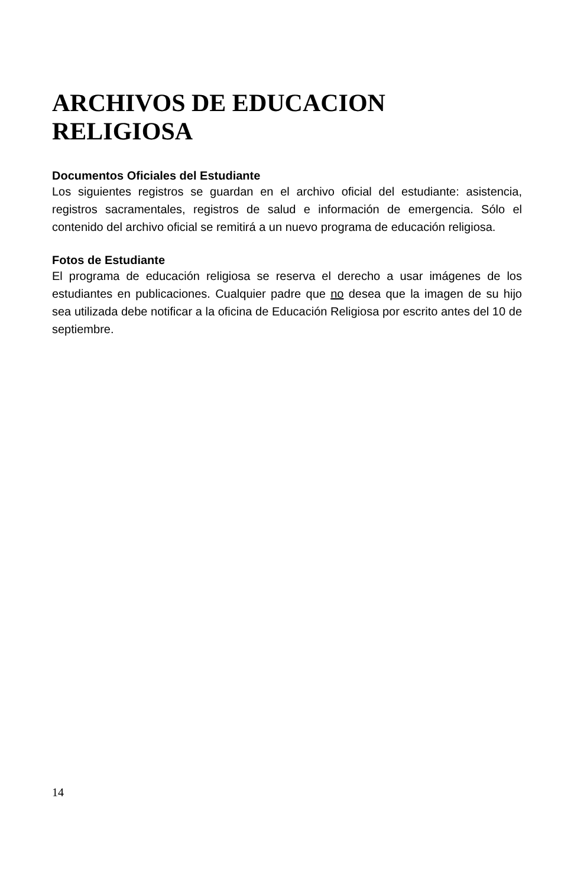ARCHIVOS DE EDUCACION RELIGIOSA
Documentos Oficiales del Estudiante
Los siguientes registros se guardan en el archivo oficial del estudiante: asistencia, registros sacramentales, registros de salud e información de emergencia. Sólo el contenido del archivo oficial se remitirá a un nuevo programa de educación religiosa.
Fotos de Estudiante
El programa de educación religiosa se reserva el derecho a usar imágenes de los estudiantes en publicaciones. Cualquier padre que no desea que la imagen de su hijo sea utilizada debe notificar a la oficina de Educación Religiosa por escrito antes del 10 de septiembre.
14